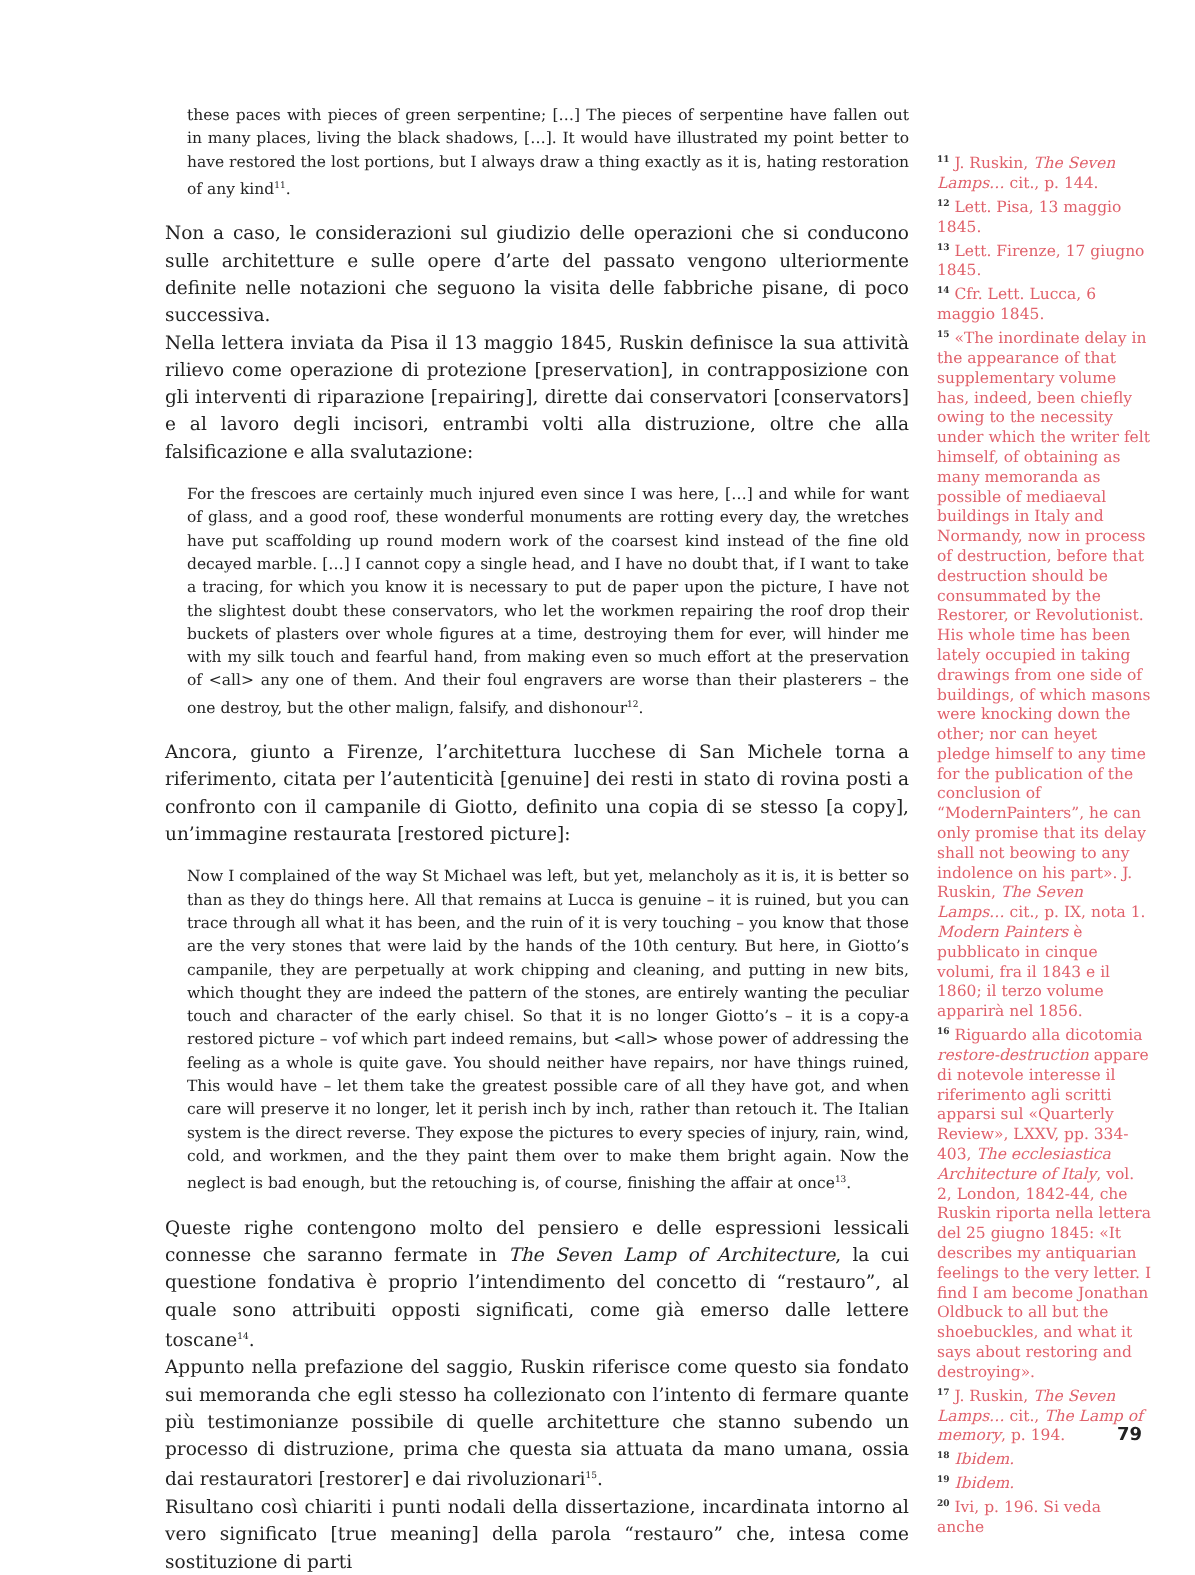these paces with pieces of green serpentine; […] The pieces of serpentine have fallen out in many places, living the black shadows, […]. It would have illustrated my point better to have restored the lost portions, but I always draw a thing exactly as it is, hating restoration of any kind<sup>11</sup>.
Non a caso, le considerazioni sul giudizio delle operazioni che si conducono sulle architetture e sulle opere d’arte del passato vengono ulteriormente definite nelle notazioni che seguono la visita delle fabbriche pisane, di poco successiva.
Nella lettera inviata da Pisa il 13 maggio 1845, Ruskin definisce la sua attività rilievo come operazione di protezione [preservation], in contrapposizione con gli interventi di riparazione [repairing], dirette dai conservatori [conservators] e al lavoro degli incisori, entrambi volti alla distruzione, oltre che alla falsificazione e alla svalutazione:
For the frescoes are certainly much injured even since I was here, […] and while for want of glass, and a good roof, these wonderful monuments are rotting every day, the wretches have put scaffolding up round modern work of the coarsest kind instead of the fine old decayed marble. […] I cannot copy a single head, and I have no doubt that, if I want to take a tracing, for which you know it is necessary to put de paper upon the picture, I have not the slightest doubt these conservators, who let the workmen repairing the roof drop their buckets of plasters over whole figures at a time, destroying them for ever, will hinder me with my silk touch and fearful hand, from making even so much effort at the preservation of <all> any one of them. And their foul engravers are worse than their plasterers – the one destroy, but the other malign, falsify, and dishonour<sup>12</sup>.
Ancora, giunto a Firenze, l’architettura lucchese di San Michele torna a riferimento, citata per l’autenticità [genuine] dei resti in stato di rovina posti a confronto con il campanile di Giotto, definito una copia di se stesso [a copy], un’immagine restaurata [restored picture]:
Now I complained of the way St Michael was left, but yet, melancholy as it is, it is better so than as they do things here. All that remains at Lucca is genuine – it is ruined, but you can trace through all what it has been, and the ruin of it is very touching – you know that those are the very stones that were laid by the hands of the 10th century. But here, in Giotto’s campanile, they are perpetually at work chipping and cleaning, and putting in new bits, which thought they are indeed the pattern of the stones, are entirely wanting the peculiar touch and character of the early chisel. So that it is no longer Giotto’s – it is a copy-a restored picture – vof which part indeed remains, but <all> whose power of addressing the feeling as a whole is quite gave. You should neither have repairs, nor have things ruined, This would have – let them take the greatest possible care of all they have got, and when care will preserve it no longer, let it perish inch by inch, rather than retouch it. The Italian system is the direct reverse. They expose the pictures to every species of injury, rain, wind, cold, and workmen, and the they paint them over to make them bright again. Now the neglect is bad enough, but the retouching is, of course, finishing the affair at once<sup>13</sup>.
Queste righe contengono molto del pensiero e delle espressioni lessicali connesse che saranno fermate in The Seven Lamp of Architecture, la cui questione fondativa è proprio l’intendimento del concetto di “restauro”, al quale sono attribuiti opposti significati, come già emerso dalle lettere toscane<sup>14</sup>.
Appunto nella prefazione del saggio, Ruskin riferisce come questo sia fondato sui memoranda che egli stesso ha collezionato con l’intento di fermare quante più testimonianze possibile di quelle architetture che stanno subendo un processo di distruzione, prima che questa sia attuata da mano umana, ossia dai restauratori [restorer] e dai rivoluzionari<sup>15</sup>.
Risultano così chiariti i punti nodali della dissertazione, incardinata intorno al vero significato [true meaning] della parola “restauro” che, intesa come sostituzione di parti
11 J. Ruskin, The Seven Lamps… cit., p. 144.
12 Lett. Pisa, 13 maggio 1845.
13 Lett. Firenze, 17 giugno 1845.
14 Cfr. Lett. Lucca, 6 maggio 1845.
15 «The inordinate delay in the appearance of that supplementary volume has, indeed, been chiefly owing to the necessity under which the writer felt himself, of obtaining as many memoranda as possible of mediaeval buildings in Italy and Normandy, now in process of destruction, before that destruction should be consummated by the Restorer, or Revolutionist. His whole time has been lately occupied in taking drawings from one side of buildings, of which masons were knocking down the other; nor can heyet pledge himself to any time for the publication of the conclusion of “ModernPainters”, he can only promise that its delay shall not beowing to any indolence on his part». J. Ruskin, The Seven Lamps… cit., p. IX, nota 1. Modern Painters è pubblicato in cinque volumi, fra il 1843 e il 1860; il terzo volume apparirà nel 1856.
16 Riguardo alla dicotomia restore-destruction appare di notevole interesse il riferimento agli scritti apparsi sul «Quarterly Review», LXXV, pp. 334-403, The ecclesiastica Architecture of Italy, vol. 2, London, 1842-44, che Ruskin riporta nella lettera del 25 giugno 1845: «It describes my antiquarian feelings to the very letter. I find I am become Jonathan Oldbuck to all but the shoebuckles, and what it says about restoring and destroying».
17 J. Ruskin, The Seven Lamps… cit., The Lamp of memory, p. 194.
18 Ibidem.
19 Ibidem.
20 Ivi, p. 196. Si veda anche
79